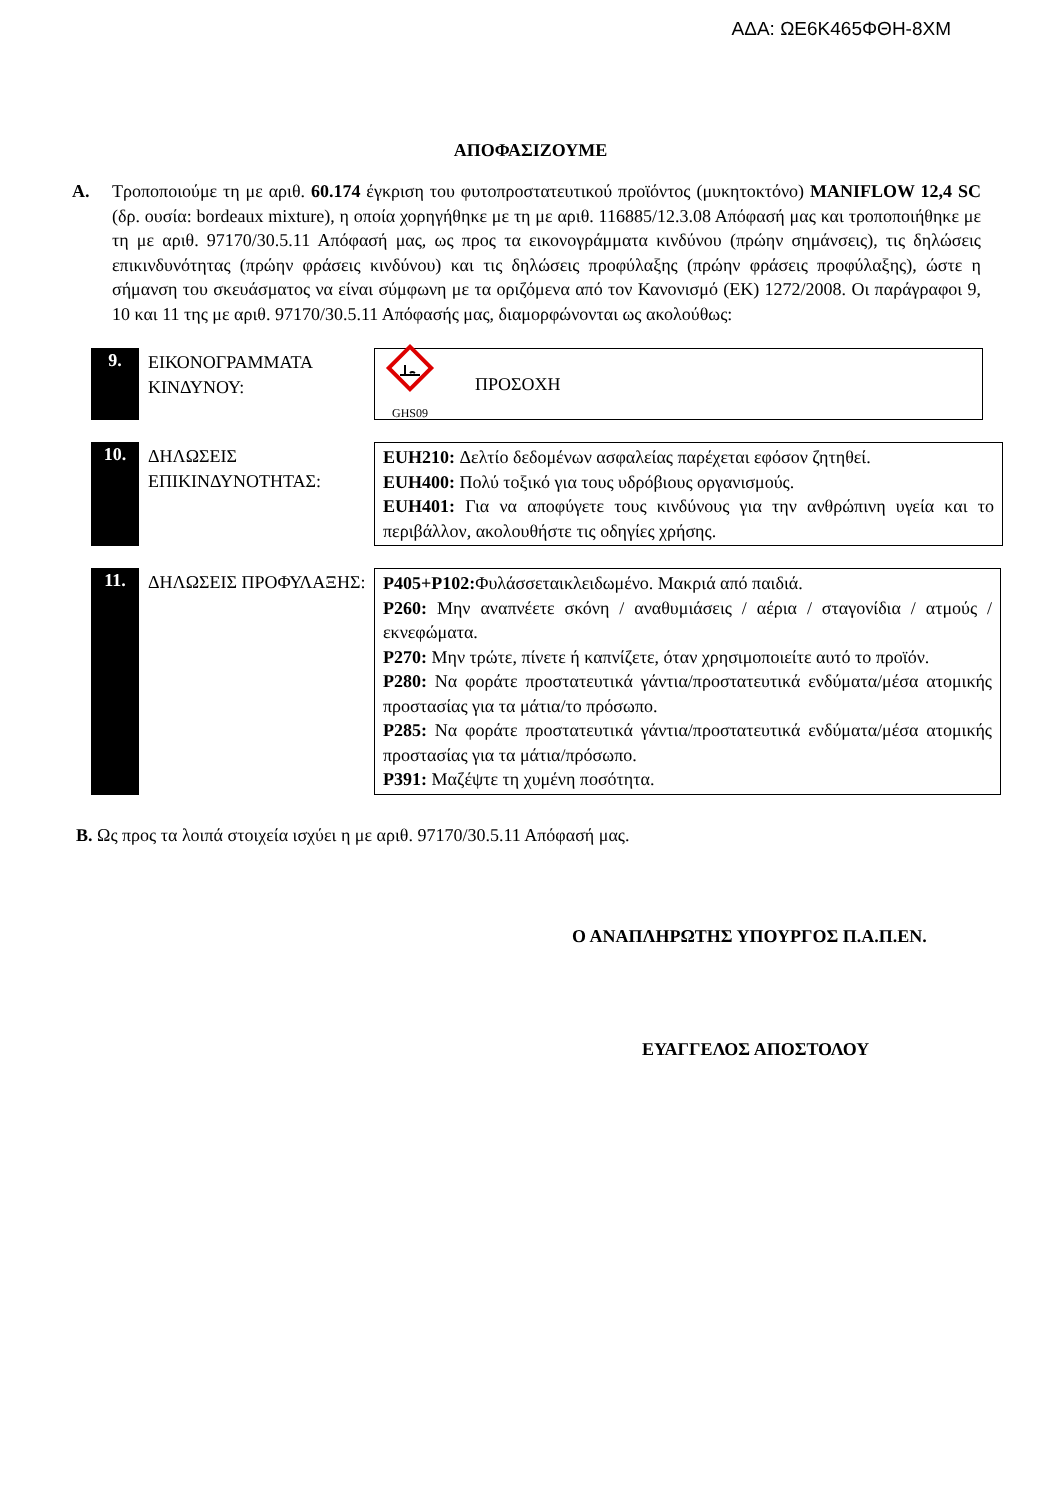ΑΔΑ: ΩΕ6Κ465ΦΘΗ-8ΧΜ
ΑΠΟΦΑΣΙΖΟΥΜΕ
Α. Τροποποιούμε τη με αριθ. 60.174 έγκριση του φυτοπροστατευτικού προϊόντος (μυκητοκτόνο) MANIFLOW 12,4 SC (δρ. ουσία: bordeaux mixture), η οποία χορηγήθηκε με τη με αριθ. 116885/12.3.08 Απόφασή μας και τροποποιήθηκε με τη με αριθ. 97170/30.5.11 Απόφασή μας, ως προς τα εικονογράμματα κινδύνου (πρώην σημάνσεις), τις δηλώσεις επικινδυνότητας (πρώην φράσεις κινδύνου) και τις δηλώσεις προφύλαξης (πρώην φράσεις προφύλαξης), ώστε η σήμανση του σκευάσματος να είναι σύμφωνη με τα οριζόμενα από τον Κανονισμό (ΕΚ) 1272/2008. Οι παράγραφοι 9, 10 και 11 της με αριθ. 97170/30.5.11 Απόφασής μας, διαμορφώνονται ως ακολούθως:
9.
ΕΙΚΟΝΟΓΡΑΜΜΑΤΑ ΚΙΝΔΥΝΟΥ:
GHS09
ΠΡΟΣΟΧΗ
10.
ΔΗΛΩΣΕΙΣ ΕΠΙΚΙΝΔΥΝΟΤΗΤΑΣ:
EUH210: Δελτίο δεδομένων ασφαλείας παρέχεται εφόσον ζητηθεί.
EUH400: Πολύ τοξικό για τους υδρόβιους οργανισμούς.
EUH401: Για να αποφύγετε τους κινδύνους για την ανθρώπινη υγεία και το περιβάλλον, ακολουθήστε τις οδηγίες χρήσης.
11.
ΔΗΛΩΣΕΙΣ ΠΡΟΦΥΛΑΞΗΣ: P405+P102: Φυλάσσεταικλειδωμένο. Μακριά από παιδιά.
P260: Μην αναπνέετε σκόνη / αναθυμιάσεις / αέρια / σταγονίδια / ατμούς / εκνεφώματα.
P270: Μην τρώτε, πίνετε ή καπνίζετε, όταν χρησιμοποιείτε αυτό το προϊόν.
P280: Να φοράτε προστατευτικά γάντια/προστατευτικά ενδύματα/μέσα ατομικής προστασίας για τα μάτια/το πρόσωπο.
P285: Να φοράτε προστατευτικά γάντια/προστατευτικά ενδύματα/μέσα ατομικής προστασίας για τα μάτια/πρόσωπο.
P391: Μαζέψτε τη χυμένη ποσότητα.
Β. Ως προς τα λοιπά στοιχεία ισχύει η με αριθ. 97170/30.5.11 Απόφασή μας.
Ο ΑΝΑΠΛΗΡΩΤΗΣ ΥΠΟΥΡΓΟΣ Π.Α.Π.ΕΝ.
ΕΥΑΓΓΕΛΟΣ ΑΠΟΣΤΟΛΟΥ